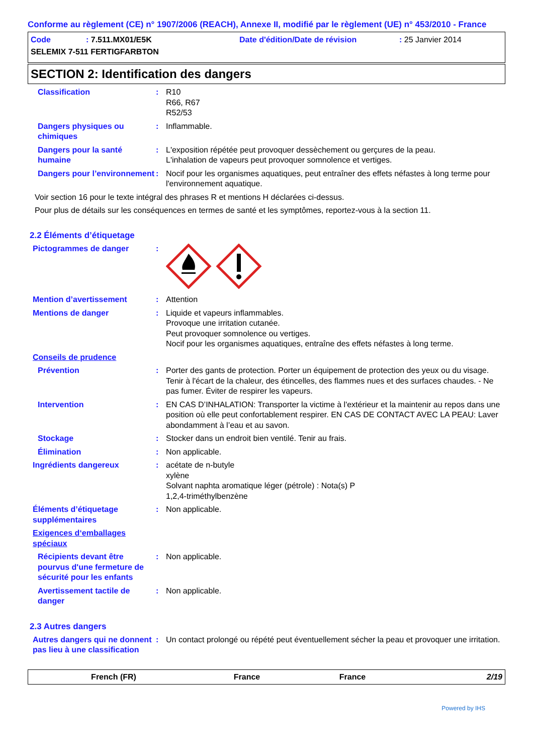Conforme au règlement (CE) n° 1907/2006 (REACH), Annexe II, modifié par le règlement (UE) n° 453/2010 - France
Code: 7.511.MX01/E5K Date d'édition/Date de révision: 25 Janvier 2014
SELEMIX 7-511 FERTIGFARBTON
SECTION 2: Identification des dangers
Classification : R10
R66, R67
R52/53
Dangers physiques ou chimiques
: Inflammable.
Dangers pour la santé humaine
: L'exposition répétée peut provoquer dessèchement ou gerçures de la peau.
L'inhalation de vapeurs peut provoquer somnolence et vertiges.
Dangers pour l’environnement
: Nocif pour les organismes aquatiques, peut entraîner des effets néfastes à long terme pour l'environnement aquatique.
Voir section 16 pour le texte intégral des phrases R et mentions H déclarées ci-dessus.
Pour plus de détails sur les conséquences en termes de santé et les symptômes, reportez-vous à la section 11.
2.2 Éléments d’étiquetage
Pictogrammes de danger :
Mention d’avertissement : Attention
Mentions de danger : Liquide et vapeurs inflammables.
Provoque une irritation cutanée.
Peut provoquer somnolence ou vertiges.
Nocif pour les organismes aquatiques, entraîne des effets néfastes à long terme.
Conseils de prudence
Prévention : Porter des gants de protection. Porter un équipement de protection des yeux ou du visage. Tenir à l'écart de la chaleur, des étincelles, des flammes nues et des surfaces chaudes. - Ne pas fumer. Éviter de respirer les vapeurs.
Intervention : EN CAS D’INHALATION: Transporter la victime à l'extérieur et la maintenir au repos dans une position où elle peut confortablement respirer. EN CAS DE CONTACT AVEC LA PEAU: Laver abondamment à l’eau et au savon.
Stockage : Stocker dans un endroit bien ventilé. Tenir au frais.
Élimination : Non applicable.
Ingrédients dangereux : acétate de n-butyle
xylène
Solvant naphta aromatique léger (pétrole) : Nota(s) P
1,2,4-triméthylbenzène
Éléments d’étiquetage supplémentaires
: Non applicable.
Exigences d‘emballages spéciaux
Récipients devant être pourvus d'une fermeture de sécurité pour les enfants
: Non applicable.
Avertissement tactile de danger
: Non applicable.
2.3 Autres dangers
Autres dangers qui ne donnent pas lieu à une classification
: Un contact prolongé ou répété peut éventuellement sécher la peau et provoquer une irritation.
French (FR) France France 2/19
Powered by IHS